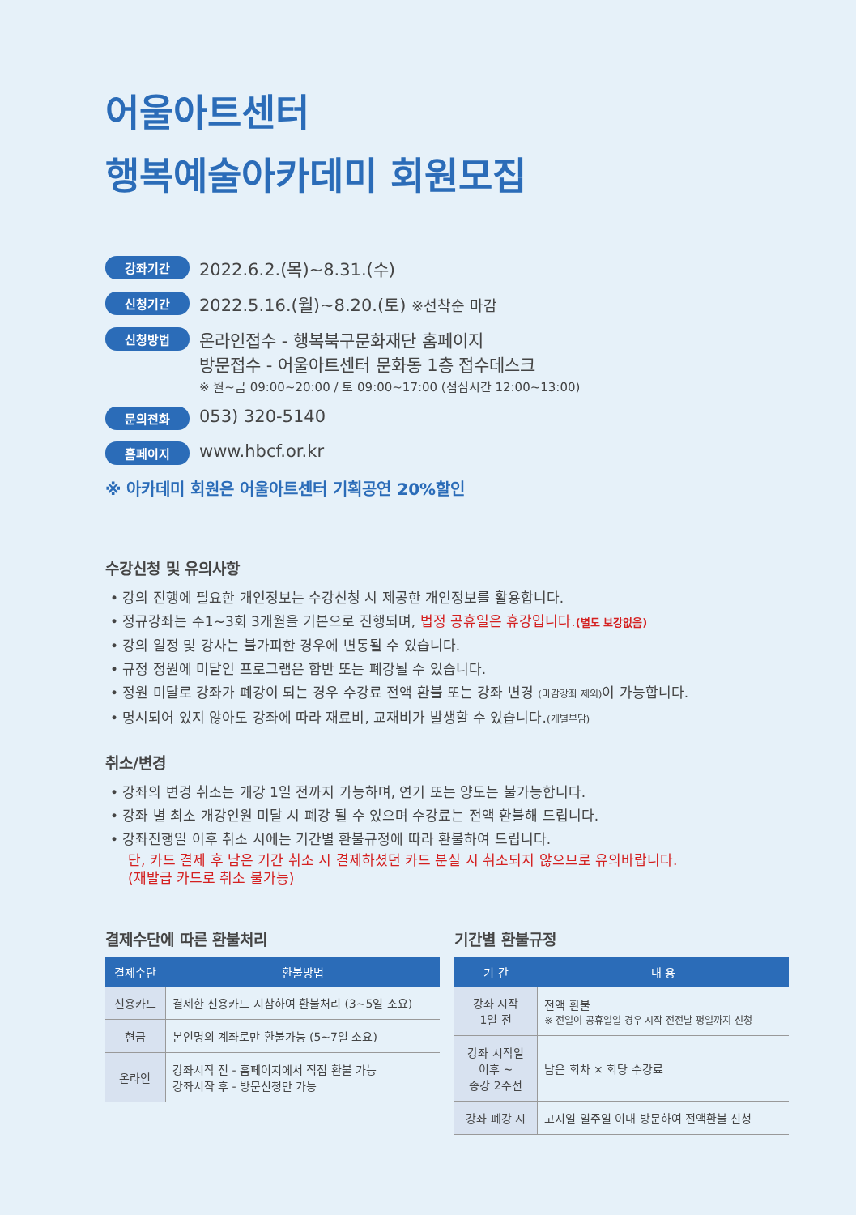어울아트센터
행복예술아카데미 회원모집
강좌기간 2022.6.2.(목)~8.31.(수)
신청기간 2022.5.16.(월)~8.20.(토) ※선착순 마감
신청방법 온라인접수 - 행복북구문화재단 홈페이지
방문접수 - 어울아트센터 문화동 1층 접수데스크
※ 월~금 09:00~20:00 / 토 09:00~17:00 (점심시간 12:00~13:00)
문의전화 053) 320-5140
홈페이지 www.hbcf.or.kr
※ 아카데미 회원은 어울아트센터 기획공연 20%할인
수강신청 및 유의사항
• 강의 진행에 필요한 개인정보는 수강신청 시 제공한 개인정보를 활용합니다.
• 정규강좌는 주1~3회 3개월을 기본으로 진행되며, 법정 공휴일은 휴강입니다.(별도 보강없음)
• 강의 일정 및 강사는 불가피한 경우에 변동될 수 있습니다.
• 규정 정원에 미달인 프로그램은 합반 또는 폐강될 수 있습니다.
• 정원 미달로 강좌가 폐강이 되는 경우 수강료 전액 환불 또는 강좌 변경 (마감강좌 제외) 이 가능합니다.
• 명시되어 있지 않아도 강좌에 따라 재료비, 교재비가 발생할 수 있습니다.(개별부담)
취소/변경
• 강좌의 변경 취소는 개강 1일 전까지 가능하며, 연기 또는 양도는 불가능합니다.
• 강좌 별 최소 개강인원 미달 시 폐강 될 수 있으며 수강료는 전액 환불해 드립니다.
• 강좌진행일 이후 취소 시에는 기간별 환불규정에 따라 환불하여 드립니다.
단, 카드 결제 후 남은 기간 취소 시 결제하셨던 카드 분실 시 취소되지 않으므로 유의바랍니다.
(재발급 카드로 취소 불가능)
결제수단에 따른 환불처리
| 결제수단 | 환불방법 |
| --- | --- |
| 신용카드 | 결제한 신용카드 지참하여 환불처리 (3~5일 소요) |
| 현금 | 본인명의 계좌로만 환불가능 (5~7일 소요) |
| 온라인 | 강좌시작 전 - 홈페이지에서 직접 환불 가능 강좌시작 후 - 방문신청만 가능 |
기간별 환불규정
| 기 간 | 내 용 |
| --- | --- |
| 강좌 시작 1일 전 | 전액 환불 ※ 전일이 공휴일일 경우 시작 전전날 평일까지 신청 |
| 강좌 시작일 이후 ~ 종강 2주전 | 남은 회차 × 회당 수강료 |
| 강좌 폐강 시 | 고지일 일주일 이내 방문하여 전액환불 신청 |